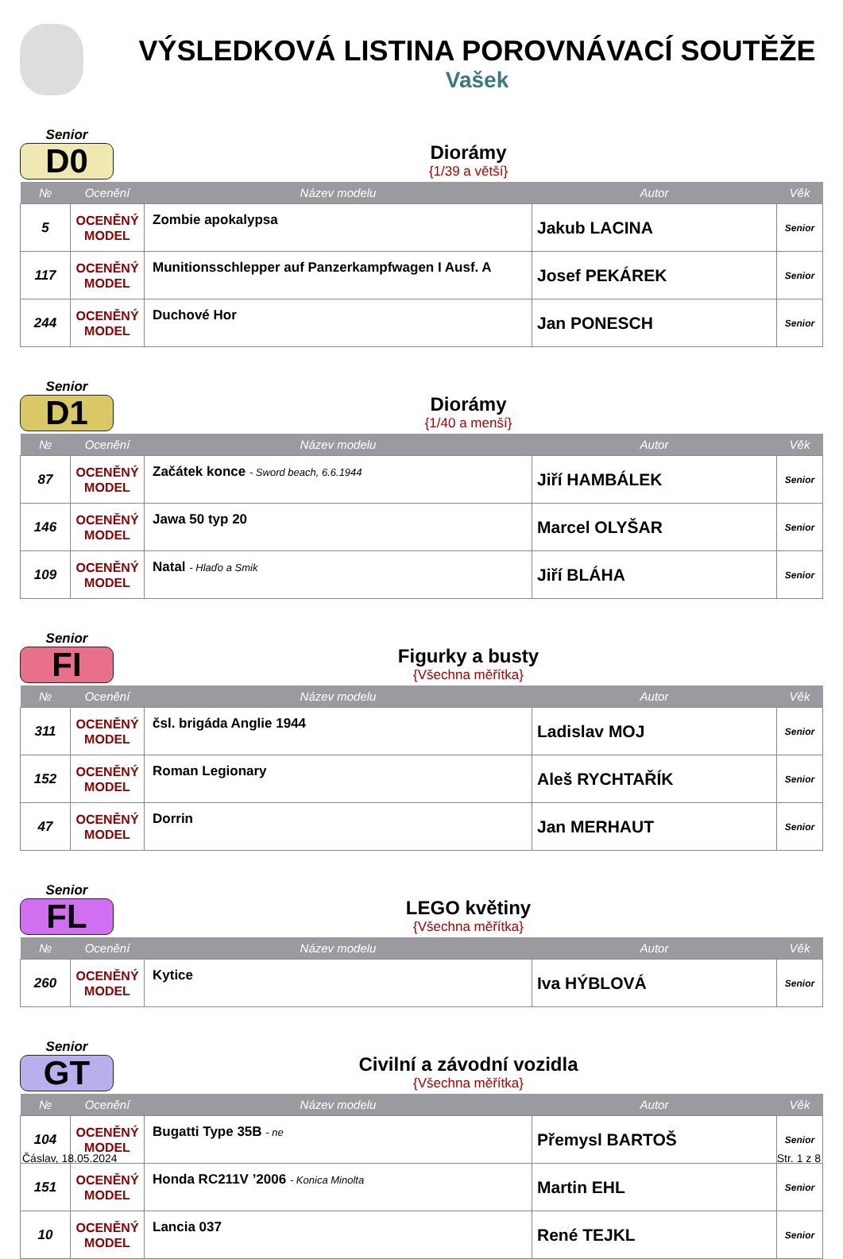VÝSLEDKOVÁ LISTINA POROVNÁVACÍ SOUTĚŽE
Vašek
Senior
D0
Diorámy
{1/39 a větší}
| № | Ocenění | Název modelu | Autor | Věk |
| --- | --- | --- | --- | --- |
| 5 | OCENĚNÝ MODEL | Zombie apokalypsa | Jakub LACINA | Senior |
| 117 | OCENĚNÝ MODEL | Munitionsschlepper auf Panzerkampfwagen I Ausf. A | Josef PEKÁREK | Senior |
| 244 | OCENĚNÝ MODEL | Duchové Hor | Jan PONESCH | Senior |
Senior
D1
Diorámy
{1/40 a menší}
| № | Ocenění | Název modelu | Autor | Věk |
| --- | --- | --- | --- | --- |
| 87 | OCENĚNÝ MODEL | Začátek konce - Sword beach, 6.6.1944 | Jiří HAMBÁLEK | Senior |
| 146 | OCENĚNÝ MODEL | Jawa 50 typ 20 | Marcel OLYŠAR | Senior |
| 109 | OCENĚNÝ MODEL | Natal - Hlaďo a Smik | Jiří BLÁHA | Senior |
Senior
FI
Figurky a busty
{Všechna měřítka}
| № | Ocenění | Název modelu | Autor | Věk |
| --- | --- | --- | --- | --- |
| 311 | OCENĚNÝ MODEL | čsl. brigáda Anglie 1944 | Ladislav MOJ | Senior |
| 152 | OCENĚNÝ MODEL | Roman Legionary | Aleš RYCHTAŘÍK | Senior |
| 47 | OCENĚNÝ MODEL | Dorrin | Jan MERHAUT | Senior |
Senior
FL
LEGO květiny
{Všechna měřítka}
| № | Ocenění | Název modelu | Autor | Věk |
| --- | --- | --- | --- | --- |
| 260 | OCENĚNÝ MODEL | Kytice | Iva HÝBLOVÁ | Senior |
Senior
GT
Civilní a závodní vozidla
{Všechna měřítka}
| № | Ocenění | Název modelu | Autor | Věk |
| --- | --- | --- | --- | --- |
| 104 | OCENĚNÝ MODEL | Bugatti Type 35B - ne | Přemysl BARTOŠ | Senior |
| 151 | OCENĚNÝ MODEL | Honda RC211V ’2006 - Konica Minolta | Martin EHL | Senior |
| 10 | OCENĚNÝ MODEL | Lancia 037 | René TEJKL | Senior |
Čáslav, 18.05.2024 Str. 1 z 8